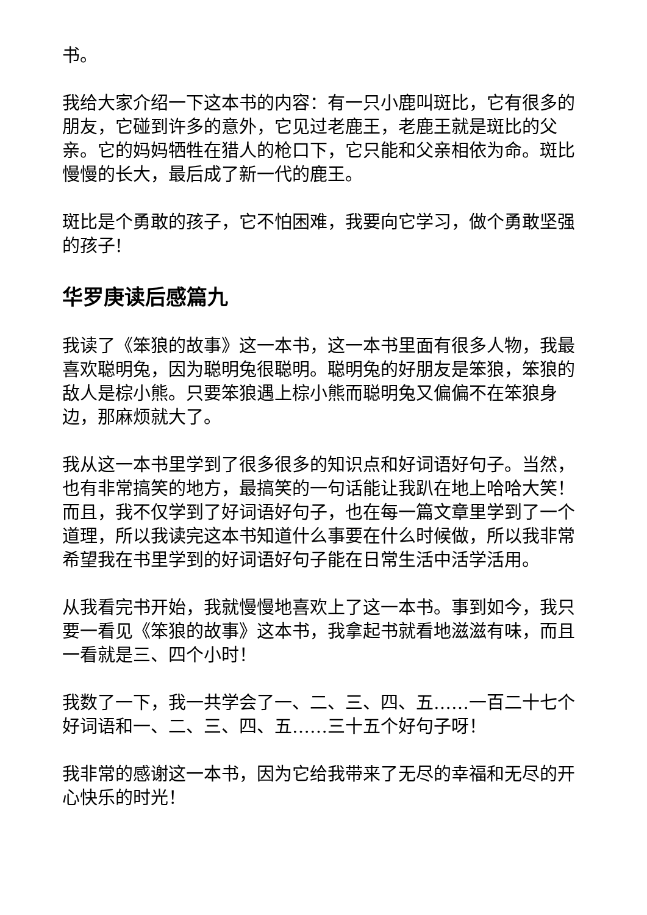书。
我给大家介绍一下这本书的内容：有一只小鹿叫斑比，它有很多的朋友，它碰到许多的意外，它见过老鹿王，老鹿王就是斑比的父亲。它的妈妈牺牲在猎人的枪口下，它只能和父亲相依为命。斑比慢慢的长大，最后成了新一代的鹿王。
斑比是个勇敢的孩子，它不怕困难，我要向它学习，做个勇敢坚强的孩子!
华罗庚读后感篇九
我读了《笨狼的故事》这一本书，这一本书里面有很多人物，我最喜欢聪明兔，因为聪明兔很聪明。聪明兔的好朋友是笨狼，笨狼的敌人是棕小熊。只要笨狼遇上棕小熊而聪明兔又偏偏不在笨狼身边，那麻烦就大了。
我从这一本书里学到了很多很多的知识点和好词语好句子。当然，也有非常搞笑的地方，最搞笑的一句话能让我趴在地上哈哈大笑！而且，我不仅学到了好词语好句子，也在每一篇文章里学到了一个道理，所以我读完这本书知道什么事要在什么时候做，所以我非常希望我在书里学到的好词语好句子能在日常生活中活学活用。
从我看完书开始，我就慢慢地喜欢上了这一本书。事到如今，我只要一看见《笨狼的故事》这本书，我拿起书就看地滋滋有味，而且一看就是三、四个小时！
我数了一下，我一共学会了一、二、三、四、五……一百二十七个好词语和一、二、三、四、五……三十五个好句子呀！
我非常的感谢这一本书，因为它给我带来了无尽的幸福和无尽的开心快乐的时光！